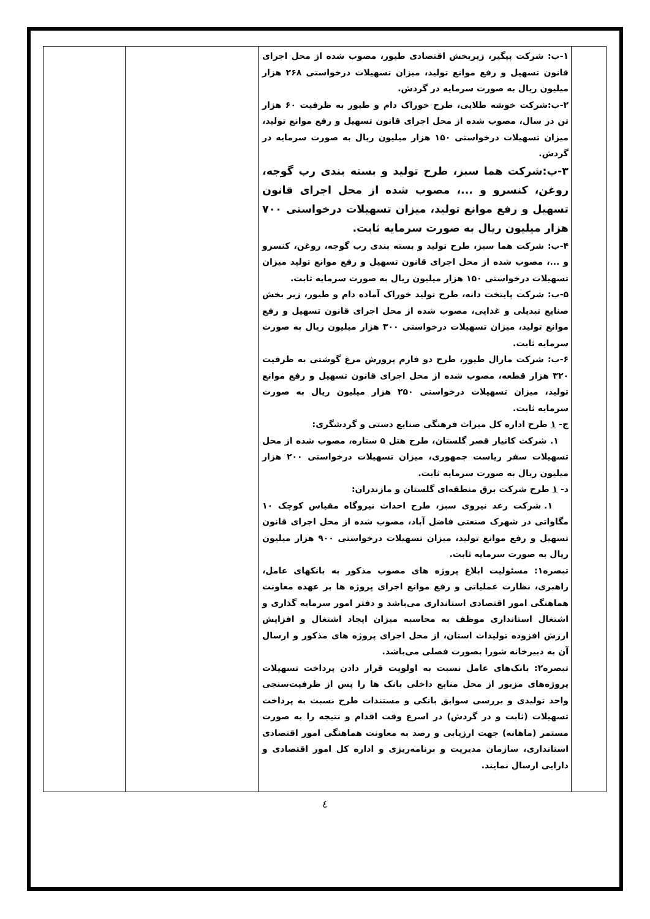| | ۱-ب: شرکت پیگیر، زیربخش اقتصادی طیور، مصوب شده از محل اجرای قانون تسهیل و رفع موانع تولید، میزان تسهیلات درخواستی ۲۶۸ هزار میلیون ریال به صورت سرمایه در گردش. ۲-ب:شرکت خوشه طلایی، طرح خوراک دام و طیور به ظرفیت ۶۰ هزار تن در سال، مصوب شده از محل اجرای قانون تسهیل و رفع موانع تولید، میزان تسهیلات درخواستی ۱۵۰ هزار میلیون ریال به صورت سرمایه در گردش. ۳-ب:شرکت هما سبز، طرح تولید و بسته بندی رب گوجه، روغن، کنسرو و ...، مصوب شده از محل اجرای قانون تسهیل و رفع موانع تولید، میزان تسهیلات درخواستی ۷۰۰ هزار میلیون ریال به صورت سرمایه ثابت. ۴-ب: شرکت هما سبز، طرح تولید و بسته بندی رب گوجه، روغن، کنسرو و ...، مصوب شده از محل اجرای قانون تسهیل و رفع موانع تولید میزان تسهیلات درخواستی ۱۵۰ هزار میلیون ریال به صورت سرمایه ثابت. ۵-ب: شرکت پایتخت دانه، طرح تولید خوراک آماده دام و طیور، زیر بخش صنایع تبدیلی و غذایی، مصوب شده از محل اجرای قانون تسهیل و رفع موانع تولید، میزان تسهیلات درخواستی ۳۰۰ هزار میلیون ریال به صورت سرمایه ثابت. ۶-ب: شرکت مارال طیور، طرح دو فارم پرورش مرغ گوشتی به ظرفیت ۳۲۰ هزار قطعه، مصوب شده از محل اجرای قانون تسهیل و رفع موانع تولید، میزان تسهیلات درخواستی ۲۵۰ هزار میلیون ریال به صورت سرمایه ثابت. ج- ۱ طرح اداره کل میراث فرهنگی صنایع دستی و گردشگری: ۱. شرکت کانیار قصر گلستان، طرح هتل ۵ ستاره، مصوب شده از محل تسهیلات سفر ریاست جمهوری، میزان تسهیلات درخواستی ۲۰۰ هزار میلیون ریال به صورت سرمایه ثابت. د- ۱ طرح شرکت برق منطقه‌ای گلستان و مازندران: ۱. شرکت رعد نیروی سبز، طرح احداث نیروگاه مقیاس کوچک ۱۰ مگاواتی در شهرک صنعتی فاضل آباد، مصوب شده از محل اجرای قانون تسهیل و رفع موانع تولید، میزان تسهیلات درخواستی ۹۰۰ هزار میلیون ریال به صورت سرمایه ثابت. تبصره۱: مسئولیت ابلاغ پروژه های مصوب مذکور به بانکهای عامل، راهبری، نظارت عملیاتی و رفع موانع اجرای پروژه ها بر عهده معاونت هماهنگی امور اقتصادی استانداری می‌باشد و دفتر امور سرمایه گذاری و اشتغال استانداری موظف به محاسبه میزان ایجاد اشتغال و افزایش ارزش افزوده تولیدات استان، از محل اجرای پروژه های مذکور و ارسال آن به دبیرخانه شورا بصورت فصلی می‌باشد. تبصره۲: بانک‌های عامل نسبت به اولویت قرار دادن پرداخت تسهیلات پروژه‌های مزبور از محل منابع داخلی بانک ها را پس از ظرفیت‌سنجی واحد تولیدی و بررسی سوابق بانکی و مستندات طرح نسبت به پرداخت تسهیلات (ثابت و در گردش) در اسرع وقت اقدام و نتیجه را به صورت مستمر (ماهانه) جهت ارزیابی و رصد به معاونت هماهنگی امور اقتصادی استانداری، سازمان مدیریت و برنامه‌ریزی و اداره کل امور اقتصادی و دارایی ارسال نمایند. | | |
٤